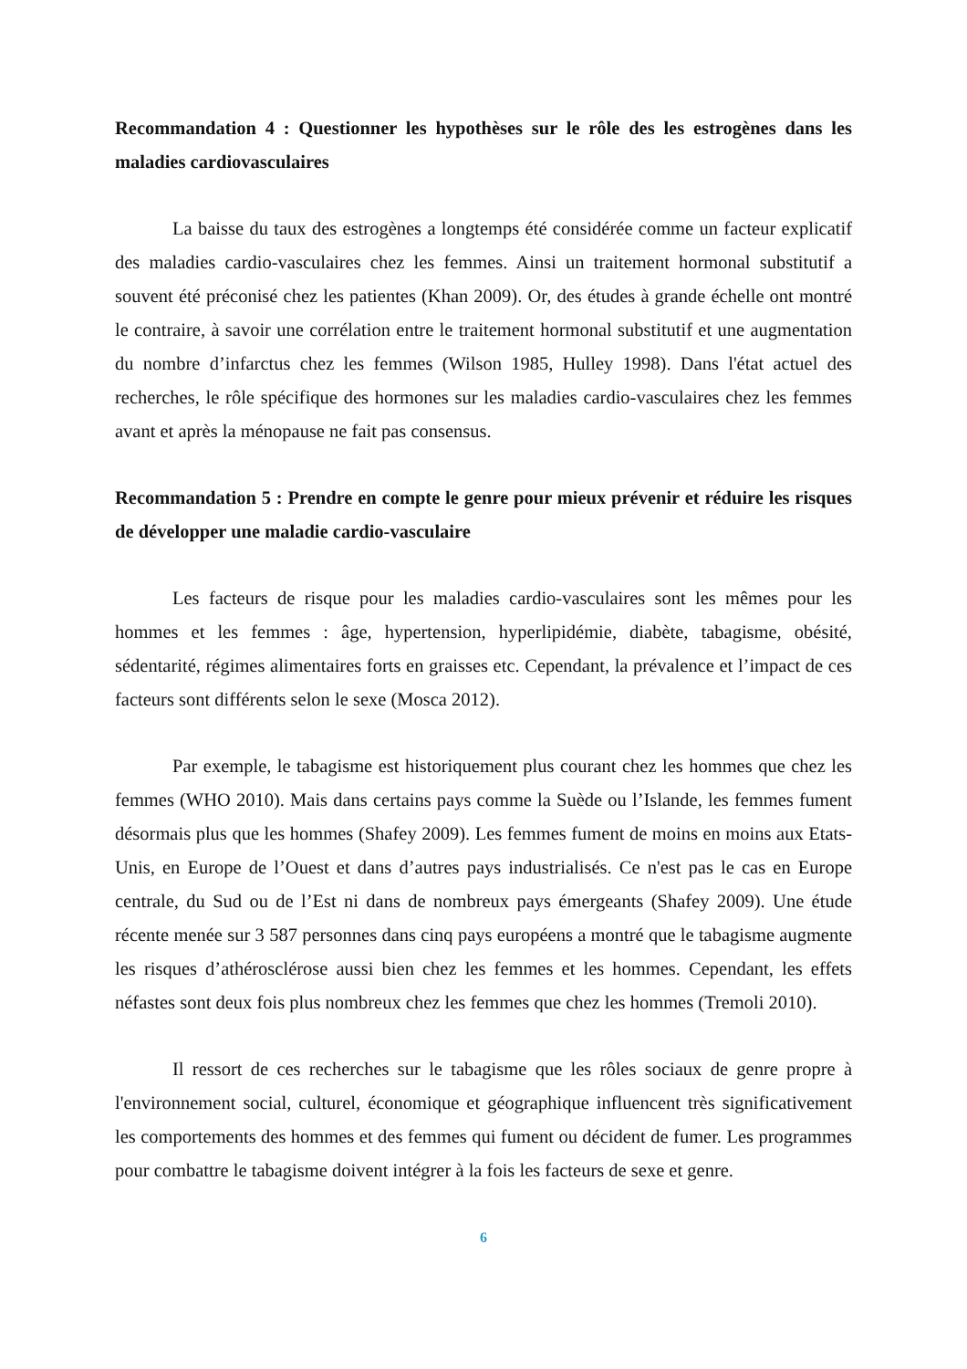Recommandation 4 : Questionner les hypothèses sur le rôle des les estrogènes dans les maladies cardiovasculaires
La baisse du taux des estrogènes a longtemps été considérée comme un facteur explicatif des maladies cardio-vasculaires chez les femmes. Ainsi un traitement hormonal substitutif a souvent été préconisé chez les patientes (Khan 2009). Or, des études à grande échelle ont montré le contraire, à savoir une corrélation entre le traitement hormonal substitutif et une augmentation du nombre d’infarctus chez les femmes (Wilson 1985, Hulley 1998). Dans l'état actuel des recherches, le rôle spécifique des hormones sur les maladies cardio-vasculaires chez les femmes avant et après la ménopause ne fait pas consensus.
Recommandation 5 : Prendre en compte le genre pour mieux prévenir et réduire les risques de développer une maladie cardio-vasculaire
Les facteurs de risque pour les maladies cardio-vasculaires sont les mêmes pour les hommes et les femmes : âge, hypertension, hyperlipidémie, diabète, tabagisme, obésité, sédentarité, régimes alimentaires forts en graisses etc. Cependant, la prévalence et l’impact de ces facteurs sont différents selon le sexe (Mosca 2012).
Par exemple, le tabagisme est historiquement plus courant chez les hommes que chez les femmes (WHO 2010). Mais dans certains pays comme la Suède ou l’Islande, les femmes fument désormais plus que les hommes (Shafey 2009). Les femmes fument de moins en moins aux Etats-Unis, en Europe de l’Ouest et dans d’autres pays industrialisés. Ce n'est pas le cas en Europe centrale, du Sud ou de l’Est ni dans de nombreux pays émergeants (Shafey 2009). Une étude récente menée sur 3 587 personnes dans cinq pays européens a montré que le tabagisme augmente les risques d’athérosclérose aussi bien chez les femmes et les hommes. Cependant, les effets néfastes sont deux fois plus nombreux chez les femmes que chez les hommes (Tremoli 2010).
Il ressort de ces recherches sur le tabagisme que les rôles sociaux de genre propre à l'environnement social, culturel, économique et géographique influencent très significativement les comportements des hommes et des femmes qui fument ou décident de fumer. Les programmes pour combattre le tabagisme doivent intégrer à la fois les facteurs de sexe et genre.
6